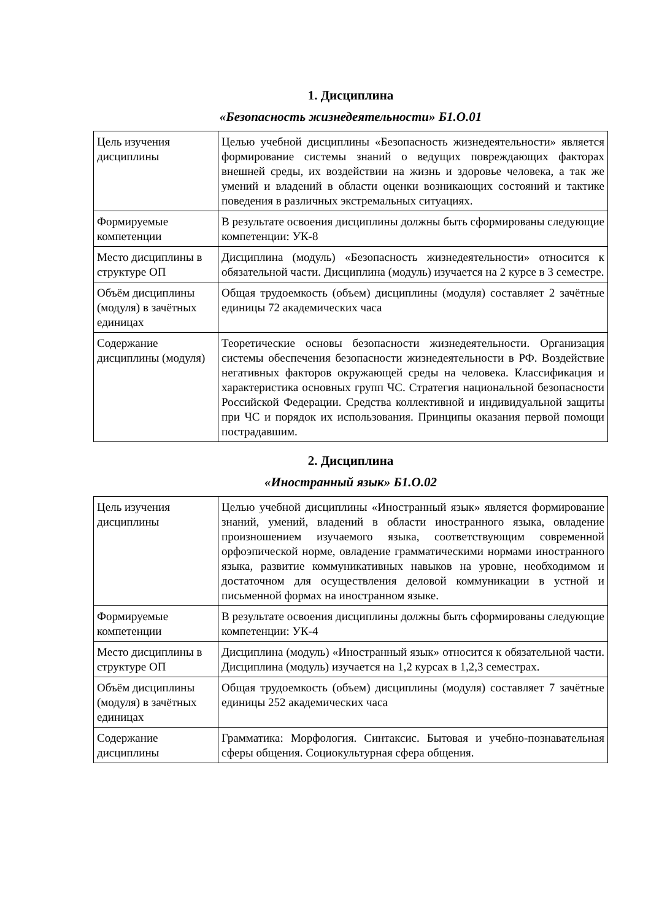1. Дисциплина
«Безопасность жизнедеятельности» Б1.О.01
| Цель изучения дисциплины | Целью учебной дисциплины «Безопасность жизнедеятельности» является формирование системы знаний о ведущих повреждающих факторах внешней среды, их воздействии на жизнь и здоровье человека, а так же умений и владений в области оценки возникающих состояний и тактике поведения в различных экстремальных ситуациях. |
| Формируемые компетенции | В результате освоения дисциплины должны быть сформированы следующие компетенции: УК-8 |
| Место дисциплины в структуре ОП | Дисциплина (модуль) «Безопасность жизнедеятельности» относится к обязательной части. Дисциплина (модуль) изучается на 2 курсе в 3 семестре. |
| Объём дисциплины (модуля) в зачётных единицах | Общая трудоемкость (объем) дисциплины (модуля) составляет 2 зачётные единицы 72 академических часа |
| Содержание дисциплины (модуля) | Теоретические основы безопасности жизнедеятельности. Организация системы обеспечения безопасности жизнедеятельности в РФ. Воздействие негативных факторов окружающей среды на человека. Классификация и характеристика основных групп ЧС. Стратегия национальной безопасности Российской Федерации. Средства коллективной и индивидуальной защиты при ЧС и порядок их использования. Принципы оказания первой помощи пострадавшим. |
2. Дисциплина
«Иностранный язык» Б1.О.02
| Цель изучения дисциплины | Целью учебной дисциплины «Иностранный язык» является формирование знаний, умений, владений в области иностранного языка, овладение произношением изучаемого языка, соответствующим современной орфоэпической норме, овладение грамматическими нормами иностранного языка, развитие коммуникативных навыков на уровне, необходимом и достаточном для осуществления деловой коммуникации в устной и письменной формах на иностранном языке. |
| Формируемые компетенции | В результате освоения дисциплины должны быть сформированы следующие компетенции: УК-4 |
| Место дисциплины в структуре ОП | Дисциплина (модуль) «Иностранный язык» относится к обязательной части. Дисциплина (модуль) изучается на 1,2 курсах в 1,2,3 семестрах. |
| Объём дисциплины (модуля) в зачётных единицах | Общая трудоемкость (объем) дисциплины (модуля) составляет 7 зачётные единицы 252 академических часа |
| Содержание дисциплины | Грамматика: Морфология. Синтаксис. Бытовая и учебно-познавательная сферы общения. Социокультурная сфера общения. |